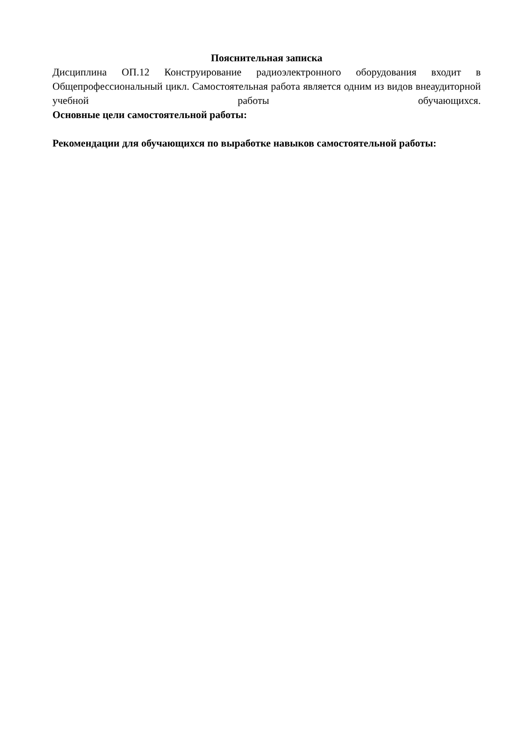Пояснительная записка
Дисциплина ОП.12 Конструирование радиоэлектронного оборудования входит в Общепрофессиональный цикл. Самостоятельная работа является одним из видов внеаудиторной учебной работы обучающихся.
Основные цели самостоятельной работы:
Рекомендации для обучающихся по выработке навыков самостоятельной работы: